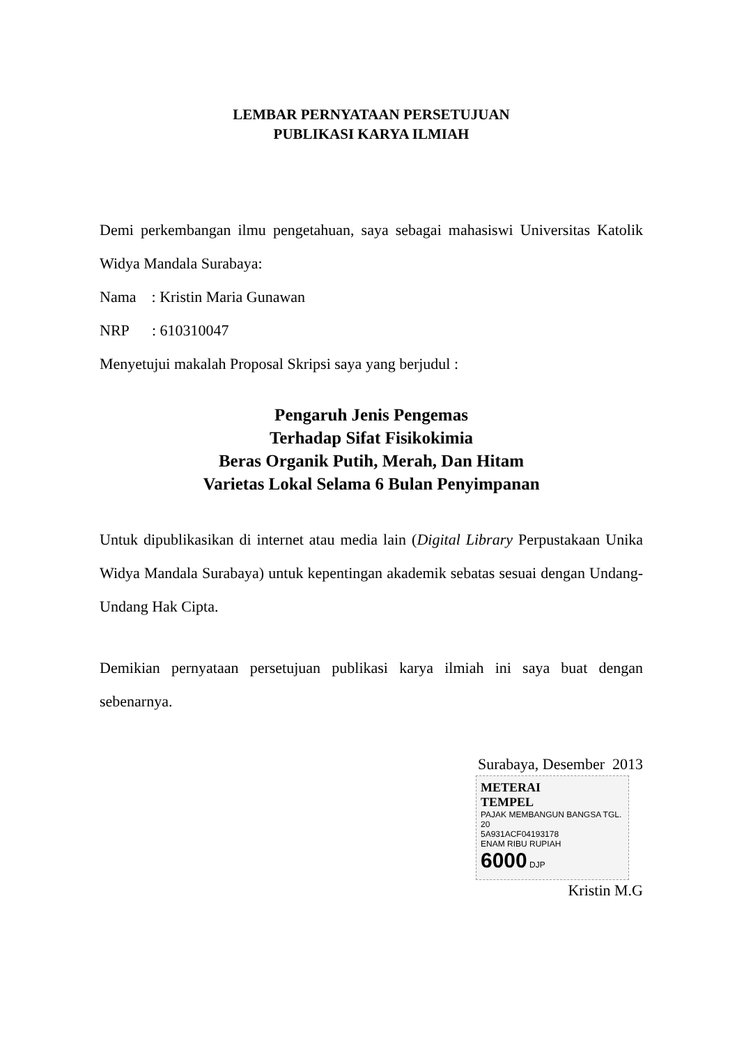LEMBAR PERNYATAAN PERSETUJUAN
PUBLIKASI KARYA ILMIAH
Demi perkembangan ilmu pengetahuan, saya sebagai mahasiswi Universitas Katolik Widya Mandala Surabaya:
Nama : Kristin Maria Gunawan
NRP : 610310047
Menyetujui makalah Proposal Skripsi saya yang berjudul :
Pengaruh Jenis Pengemas
Terhadap Sifat Fisikokimia
Beras Organik Putih, Merah, Dan Hitam
Varietas Lokal Selama 6 Bulan Penyimpanan
Untuk dipublikasikan di internet atau media lain (Digital Library Perpustakaan Unika Widya Mandala Surabaya) untuk kepentingan akademik sebatas sesuai dengan Undang-Undang Hak Cipta.
Demikian pernyataan persetujuan publikasi karya ilmiah ini saya buat dengan sebenarnya.
Surabaya, Desember 2013
METERAI
TEMPEL
PAJAK MEMBANGUN BANGSA TGL. 20
5A931ACF04193178
ENAM RIBU RUPIAH
6000 DJP
Kristin M.G